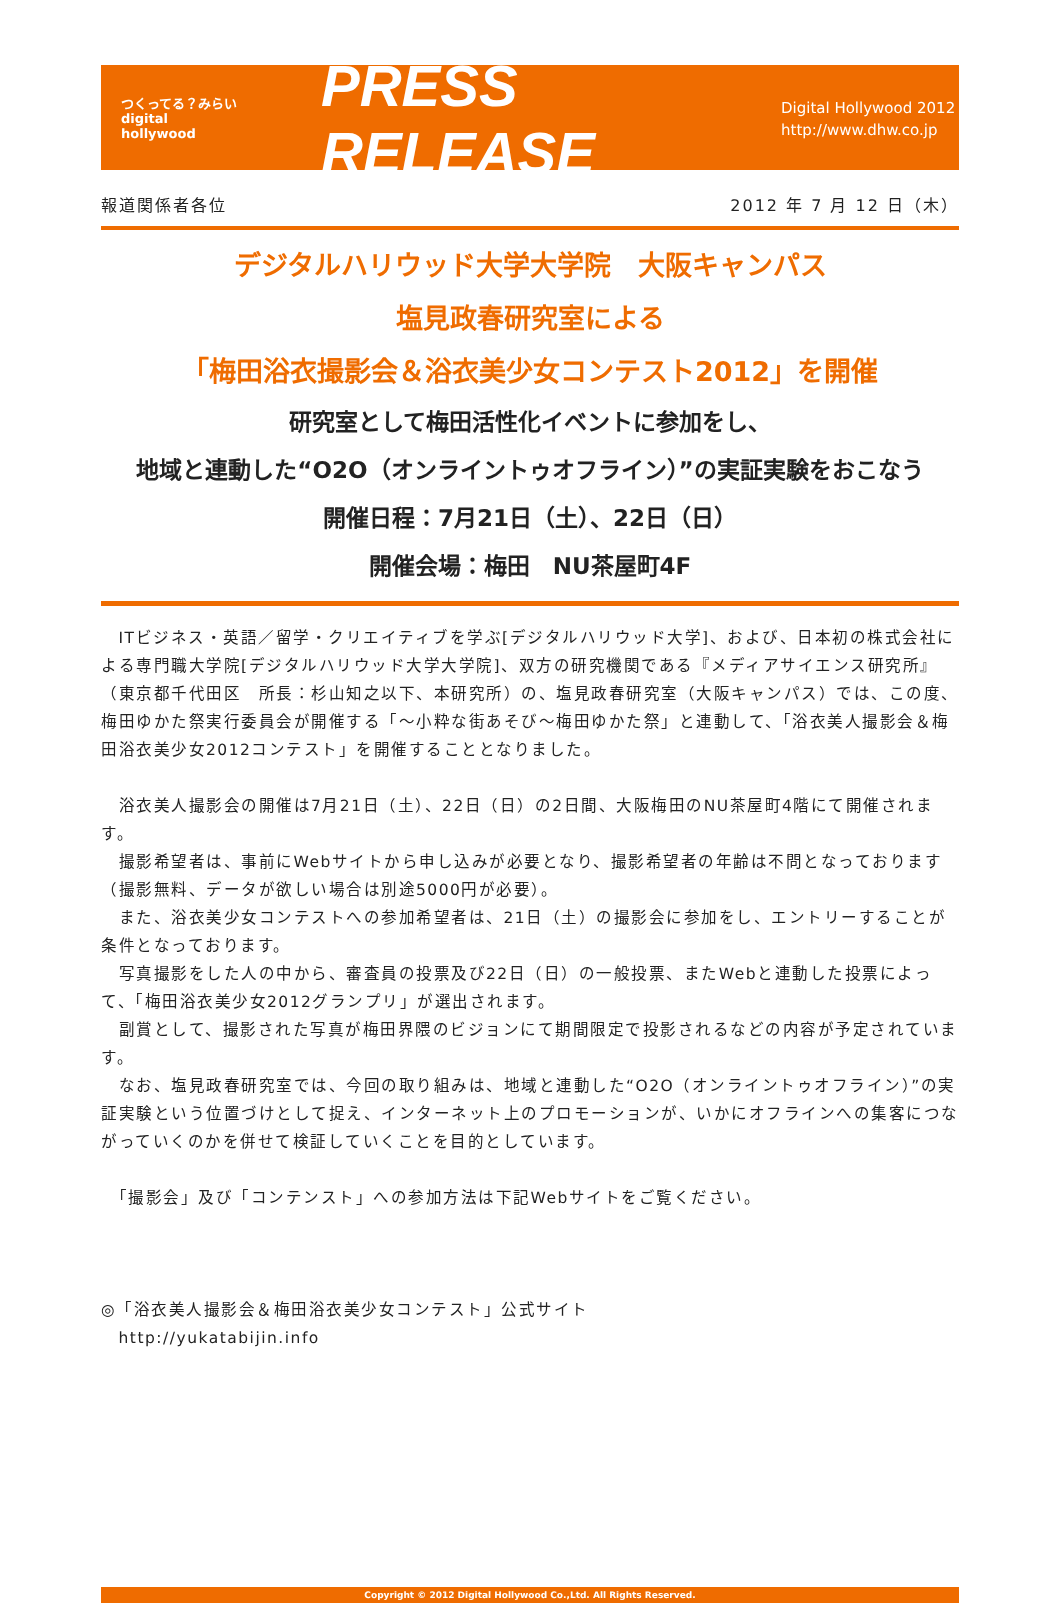つくってる？みらい
digital
hollywood
PRESS RELEASE
Digital Hollywood 2012
http://www.dhw.co.jp
報道関係者各位 2012 年 7 月 12 日（木）
デジタルハリウッド大学大学院　大阪キャンパス
塩見政春研究室による
「梅田浴衣撮影会＆浴衣美少女コンテスト2012」を開催
研究室として梅田活性化イベントに参加をし、
地域と連動した“O2O（オンライントゥオフライン）”の実証実験をおこなう
開催日程：7月21日（土）、22日（日）
開催会場：梅田　NU茶屋町4F
　ITビジネス・英語／留学・クリエイティブを学ぶ[デジタルハリウッド大学]、および、日本初の株式会社による専門職大学院[デジタルハリウッド大学大学院]、双方の研究機関である『メディアサイエンス研究所』（東京都千代田区　所長：杉山知之以下、本研究所）の、塩見政春研究室（大阪キャンパス）では、この度、梅田ゆかた祭実行委員会が開催する「～小粋な街あそび～梅田ゆかた祭」と連動して、「浴衣美人撮影会＆梅田浴衣美少女2012コンテスト」を開催することとなりました。
　浴衣美人撮影会の開催は7月21日（土）、22日（日）の2日間、大阪梅田のNU茶屋町4階にて開催されます。
　撮影希望者は、事前にWebサイトから申し込みが必要となり、撮影希望者の年齢は不問となっております（撮影無料、データが欲しい場合は別途5000円が必要）。
　また、浴衣美少女コンテストへの参加希望者は、21日（土）の撮影会に参加をし、エントリーすることが条件となっております。
　写真撮影をした人の中から、審査員の投票及び22日（日）の一般投票、またWebと連動した投票によって、「梅田浴衣美少女2012グランプリ」が選出されます。
　副賞として、撮影された写真が梅田界隈のビジョンにて期間限定で投影されるなどの内容が予定されています。
　なお、塩見政春研究室では、今回の取り組みは、地域と連動した“O2O（オンライントゥオフライン）”の実証実験という位置づけとして捉え、インターネット上のプロモーションが、いかにオフラインへの集客につながっていくのかを併せて検証していくことを目的としています。
　「撮影会」及び「コンテンスト」への参加方法は下記Webサイトをご覧ください。
◎「浴衣美人撮影会＆梅田浴衣美少女コンテスト」公式サイト
　http://yukatabijin.info
Copyright © 2012 Digital Hollywood Co.,Ltd. All Rights Reserved.